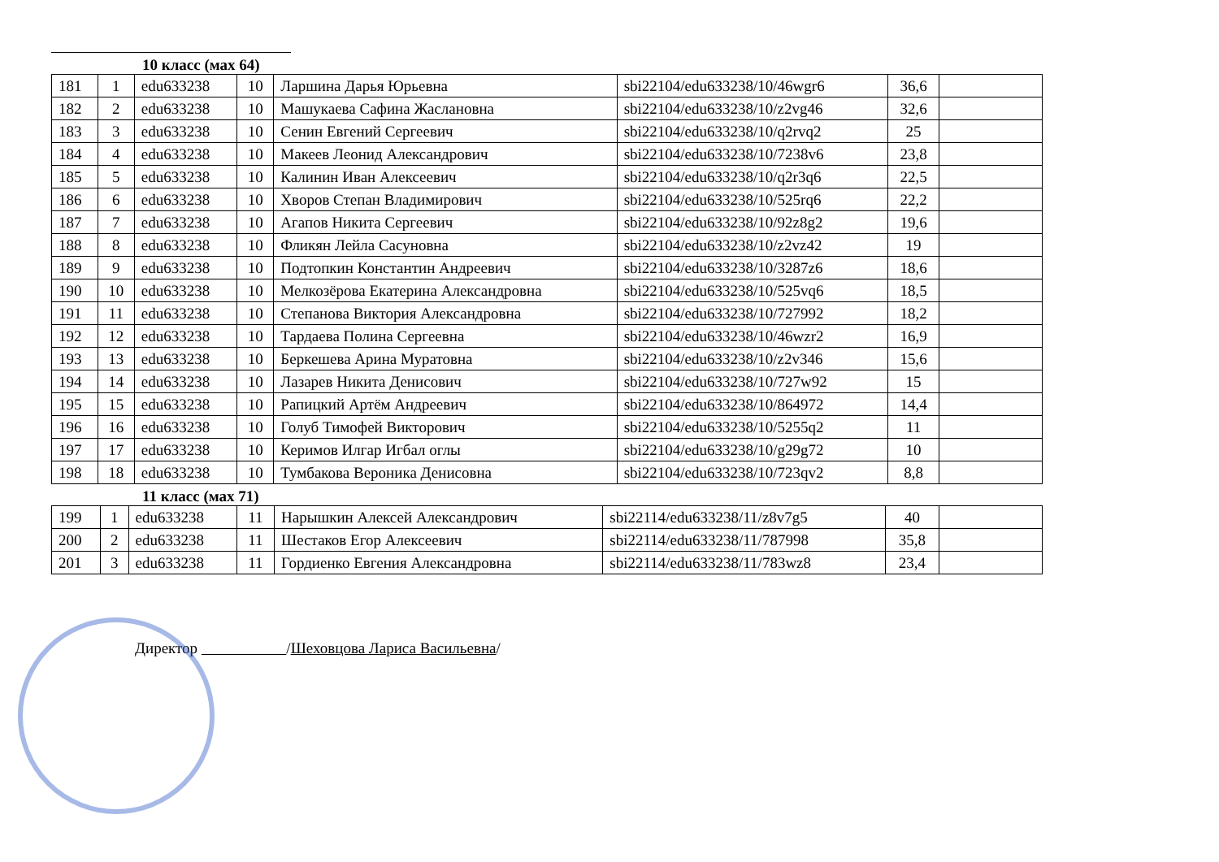10 класс (мах 64)
| 181 | 1 | edu633238 | 10 | Ларшина Дарья Юрьевна | sbi22104/edu633238/10/46wgr6 | 36,6 | |
| 182 | 2 | edu633238 | 10 | Машукаева Сафина Жаслановна | sbi22104/edu633238/10/z2vg46 | 32,6 | |
| 183 | 3 | edu633238 | 10 | Сенин Евгений Сергеевич | sbi22104/edu633238/10/q2rvq2 | 25 | |
| 184 | 4 | edu633238 | 10 | Макеев Леонид Александрович | sbi22104/edu633238/10/7238v6 | 23,8 | |
| 185 | 5 | edu633238 | 10 | Калинин Иван Алексеевич | sbi22104/edu633238/10/q2r3q6 | 22,5 | |
| 186 | 6 | edu633238 | 10 | Хворов Степан Владимирович | sbi22104/edu633238/10/525rq6 | 22,2 | |
| 187 | 7 | edu633238 | 10 | Агапов Никита Сергеевич | sbi22104/edu633238/10/92z8g2 | 19,6 | |
| 188 | 8 | edu633238 | 10 | Фликян Лейла Сасуновна | sbi22104/edu633238/10/z2vz42 | 19 | |
| 189 | 9 | edu633238 | 10 | Подтопкин Константин Андреевич | sbi22104/edu633238/10/3287z6 | 18,6 | |
| 190 | 10 | edu633238 | 10 | Мелкозёрова Екатерина Александровна | sbi22104/edu633238/10/525vq6 | 18,5 | |
| 191 | 11 | edu633238 | 10 | Степанова Виктория Александровна | sbi22104/edu633238/10/727992 | 18,2 | |
| 192 | 12 | edu633238 | 10 | Тардаева Полина Сергеевна | sbi22104/edu633238/10/46wzr2 | 16,9 | |
| 193 | 13 | edu633238 | 10 | Беркешева Арина Муратовна | sbi22104/edu633238/10/z2v346 | 15,6 | |
| 194 | 14 | edu633238 | 10 | Лазарев Никита Денисович | sbi22104/edu633238/10/727w92 | 15 | |
| 195 | 15 | edu633238 | 10 | Рапицкий Артём Андреевич | sbi22104/edu633238/10/864972 | 14,4 | |
| 196 | 16 | edu633238 | 10 | Голуб Тимофей Викторович | sbi22104/edu633238/10/5255q2 | 11 | |
| 197 | 17 | edu633238 | 10 | Керимов Илгар Игбал оглы | sbi22104/edu633238/10/g29g72 | 10 | |
| 198 | 18 | edu633238 | 10 | Тумбакова Вероника Денисовна | sbi22104/edu633238/10/723qv2 | 8,8 | |
11 класс (мах 71)
| 199 | 1 | edu633238 | 11 | Нарышкин Алексей Александрович | sbi22114/edu633238/11/z8v7g5 | 40 | |
| 200 | 2 | edu633238 | 11 | Шестаков Егор Алексеевич | sbi22114/edu633238/11/787998 | 35,8 | |
| 201 | 3 | edu633238 | 11 | Гордиенко Евгения Александровна | sbi22114/edu633238/11/783wz8 | 23,4 | |
Директор /Шеховцова Лариса Васильевна/